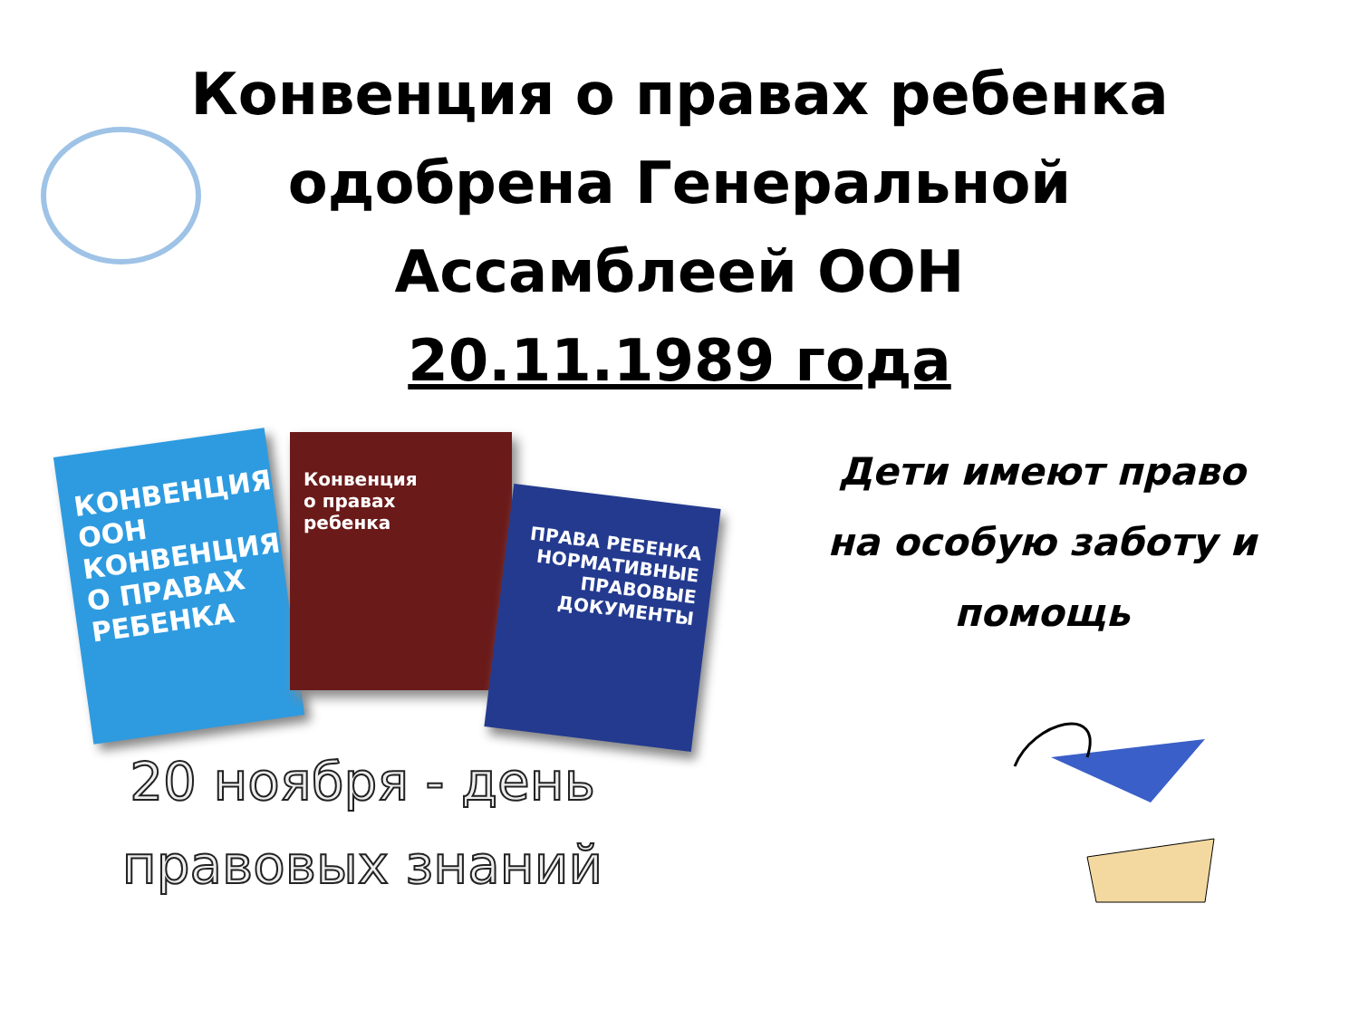Конвенция о правах ребенка
одобрена Генеральной
Ассамблеей ООН
20.11.1989 года
КОНВЕНЦИЯ ООН
КОНВЕНЦИЯ О ПРАВАХ РЕБЕНКА
Конвенция
о правах
ребенка
ПРАВА РЕБЕНКА
НОРМАТИВНЫЕ ПРАВОВЫЕ ДОКУМЕНТЫ
20 ноября - день
правовых знаний
Дети имеют право
на особую заботу и
помощь